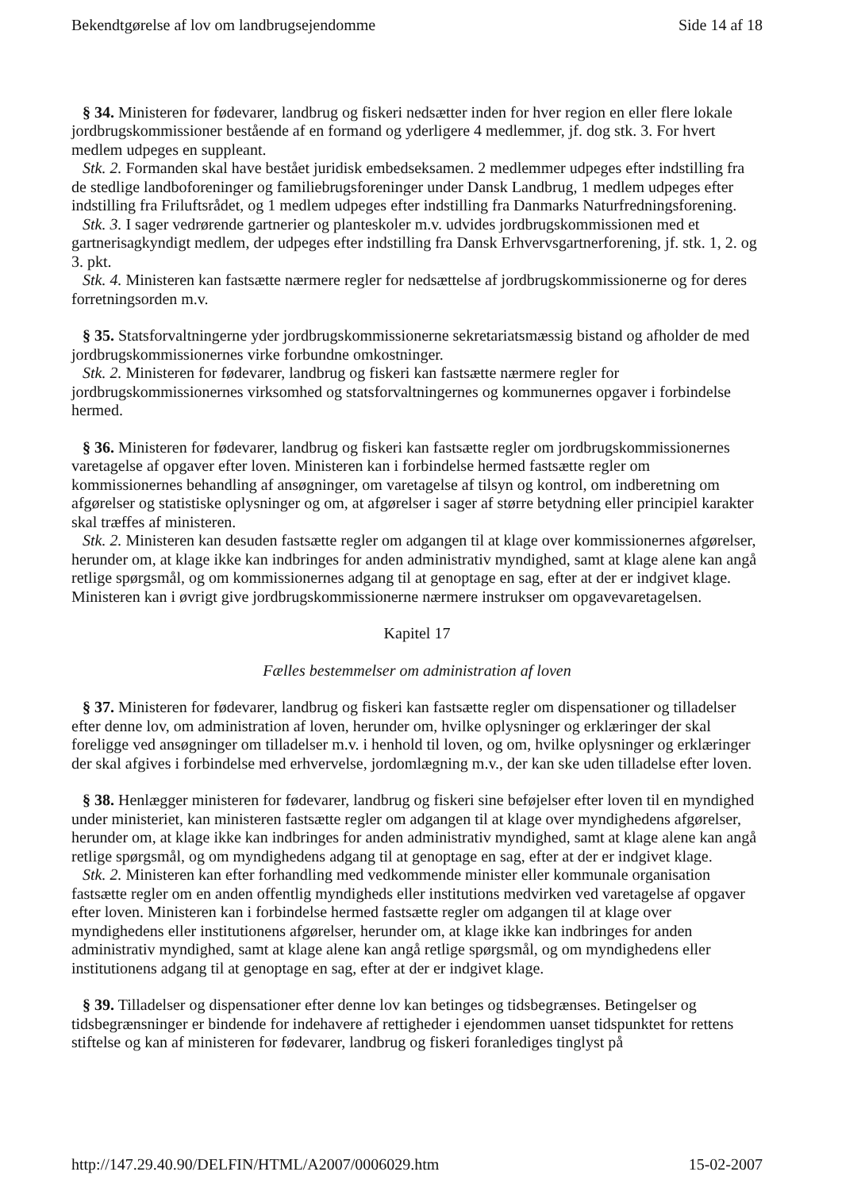Bekendtgørelse af lov om landbrugsejendomme Side 14 af 18
§ 34. Ministeren for fødevarer, landbrug og fiskeri nedsætter inden for hver region en eller flere lokale jordbrugskommissioner bestående af en formand og yderligere 4 medlemmer, jf. dog stk. 3. For hvert medlem udpeges en suppleant.
Stk. 2. Formanden skal have bestået juridisk embedseksamen. 2 medlemmer udpeges efter indstilling fra de stedlige landboforeninger og familiebrugsforeninger under Dansk Landbrug, 1 medlem udpeges efter indstilling fra Friluftsrådet, og 1 medlem udpeges efter indstilling fra Danmarks Naturfredningsforening.
Stk. 3. I sager vedrørende gartnerier og planteskoler m.v. udvides jordbrugskommissionen med et gartnerisagkyndigt medlem, der udpeges efter indstilling fra Dansk Erhvervsgartnerforening, jf. stk. 1, 2. og 3. pkt.
Stk. 4. Ministeren kan fastsætte nærmere regler for nedsættelse af jordbrugskommissionerne og for deres forretningsorden m.v.
§ 35. Statsforvaltningerne yder jordbrugskommissionerne sekretariatsmæssig bistand og afholder de med jordbrugskommissionernes virke forbundne omkostninger.
Stk. 2. Ministeren for fødevarer, landbrug og fiskeri kan fastsætte nærmere regler for jordbrugskommissionernes virksomhed og statsforvaltningernes og kommunernes opgaver i forbindelse hermed.
§ 36. Ministeren for fødevarer, landbrug og fiskeri kan fastsætte regler om jordbrugskommissionernes varetagelse af opgaver efter loven. Ministeren kan i forbindelse hermed fastsætte regler om kommissionernes behandling af ansøgninger, om varetagelse af tilsyn og kontrol, om indberetning om afgørelser og statistiske oplysninger og om, at afgørelser i sager af større betydning eller principiel karakter skal træffes af ministeren.
Stk. 2. Ministeren kan desuden fastsætte regler om adgangen til at klage over kommissionernes afgørelser, herunder om, at klage ikke kan indbringes for anden administrativ myndighed, samt at klage alene kan angå retlige spørgsmål, og om kommissionernes adgang til at genoptage en sag, efter at der er indgivet klage. Ministeren kan i øvrigt give jordbrugskommissionerne nærmere instrukser om opgavevaretagelsen.
Kapitel 17
Fælles bestemmelser om administration af loven
§ 37. Ministeren for fødevarer, landbrug og fiskeri kan fastsætte regler om dispensationer og tilladelser efter denne lov, om administration af loven, herunder om, hvilke oplysninger og erklæringer der skal foreligge ved ansøgninger om tilladelser m.v. i henhold til loven, og om, hvilke oplysninger og erklæringer der skal afgives i forbindelse med erhvervelse, jordomlægning m.v., der kan ske uden tilladelse efter loven.
§ 38. Henlægger ministeren for fødevarer, landbrug og fiskeri sine beføjelser efter loven til en myndighed under ministeriet, kan ministeren fastsætte regler om adgangen til at klage over myndighedens afgørelser, herunder om, at klage ikke kan indbringes for anden administrativ myndighed, samt at klage alene kan angå retlige spørgsmål, og om myndighedens adgang til at genoptage en sag, efter at der er indgivet klage.
Stk. 2. Ministeren kan efter forhandling med vedkommende minister eller kommunale organisation fastsætte regler om en anden offentlig myndigheds eller institutions medvirken ved varetagelse af opgaver efter loven. Ministeren kan i forbindelse hermed fastsætte regler om adgangen til at klage over myndighedens eller institutionens afgørelser, herunder om, at klage ikke kan indbringes for anden administrativ myndighed, samt at klage alene kan angå retlige spørgsmål, og om myndighedens eller institutionens adgang til at genoptage en sag, efter at der er indgivet klage.
§ 39. Tilladelser og dispensationer efter denne lov kan betinges og tidsbegrænses. Betingelser og tidsbegrænsninger er bindende for indehavere af rettigheder i ejendommen uanset tidspunktet for rettens stiftelse og kan af ministeren for fødevarer, landbrug og fiskeri foranlediges tinglyst på
http://147.29.40.90/DELFIN/HTML/A2007/0006029.htm 15-02-2007